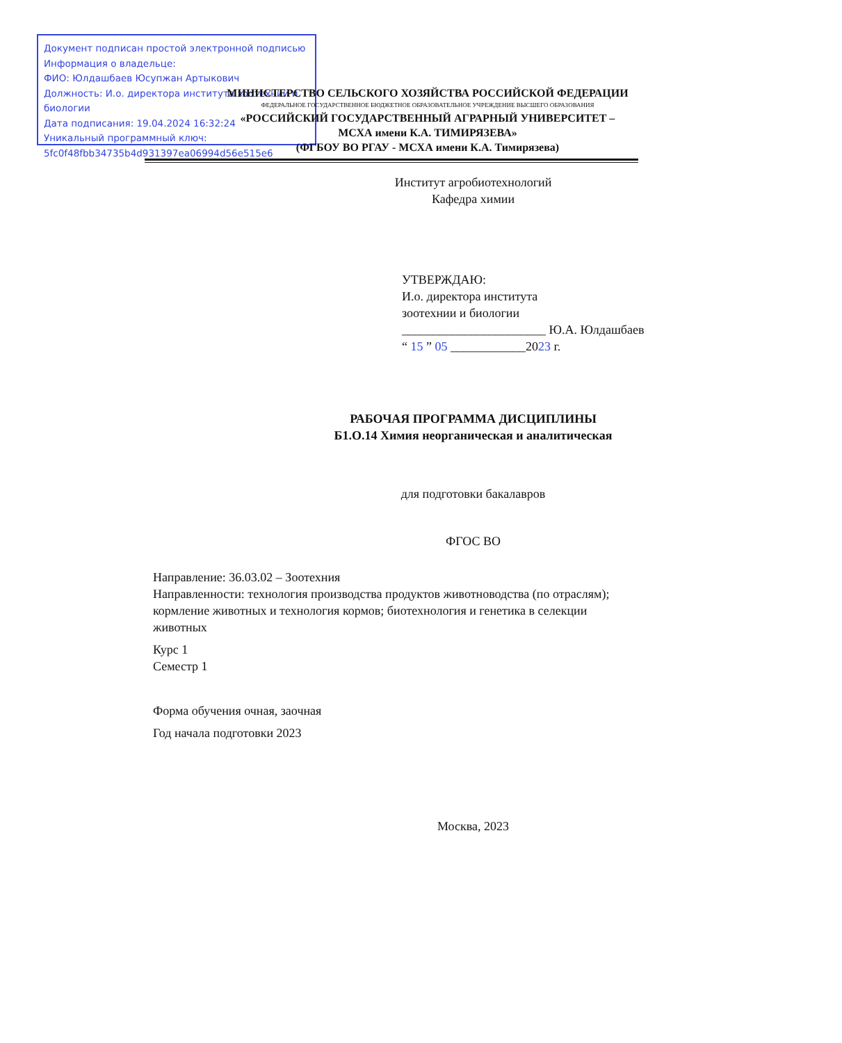Документ подписан простой электронной подписью
Информация о владельце:
ФИО: Юлдашбаев Юсупжан Артыкович
Должность: И.о. директора института зоотехнии и биологии
Дата подписания: 19.04.2024 16:32:24
Уникальный программный ключ:
5fc0f48fbb34735b4d931397ea06994d56e515e6
МИНИСТЕРСТВО СЕЛЬСКОГО ХОЗЯЙСТВА РОССИЙСКОЙ ФЕДЕРАЦИИ
ФЕДЕРАЛЬНОЕ ГОСУДАРСТВЕННОЕ БЮДЖЕТНОЕ ОБРАЗОВАТЕЛЬНОЕ УЧРЕЖДЕНИЕ ВЫСШЕГО ОБРАЗОВАНИЯ
«РОССИЙСКИЙ ГОСУДАРСТВЕННЫЙ АГРАРНЫЙ УНИВЕРСИТЕТ –
МСХА имени К.А. ТИМИРЯЗЕВА»
(ФГБОУ ВО РГАУ - МСХА имени К.А. Тимирязева)
Институт агробиотехнологий
Кафедра химии
УТВЕРЖДАЮ:
И.о. директора института
зоотехнии и биологии
_______________________ Ю.А. Юлдашбаев
“ 15 ” 05 ____________2023 г.
РАБОЧАЯ ПРОГРАММА ДИСЦИПЛИНЫ
Б1.О.14 Химия неорганическая и аналитическая
для подготовки бакалавров
ФГОС ВО
Направление: 36.03.02 – Зоотехния
Направленности: технология производства продуктов животноводства (по отраслям); кормление животных и технология кормов; биотехнология и генетика в селекции животных
Курс 1
Семестр 1
Форма обучения очная, заочная
Год начала подготовки 2023
Москва, 2023